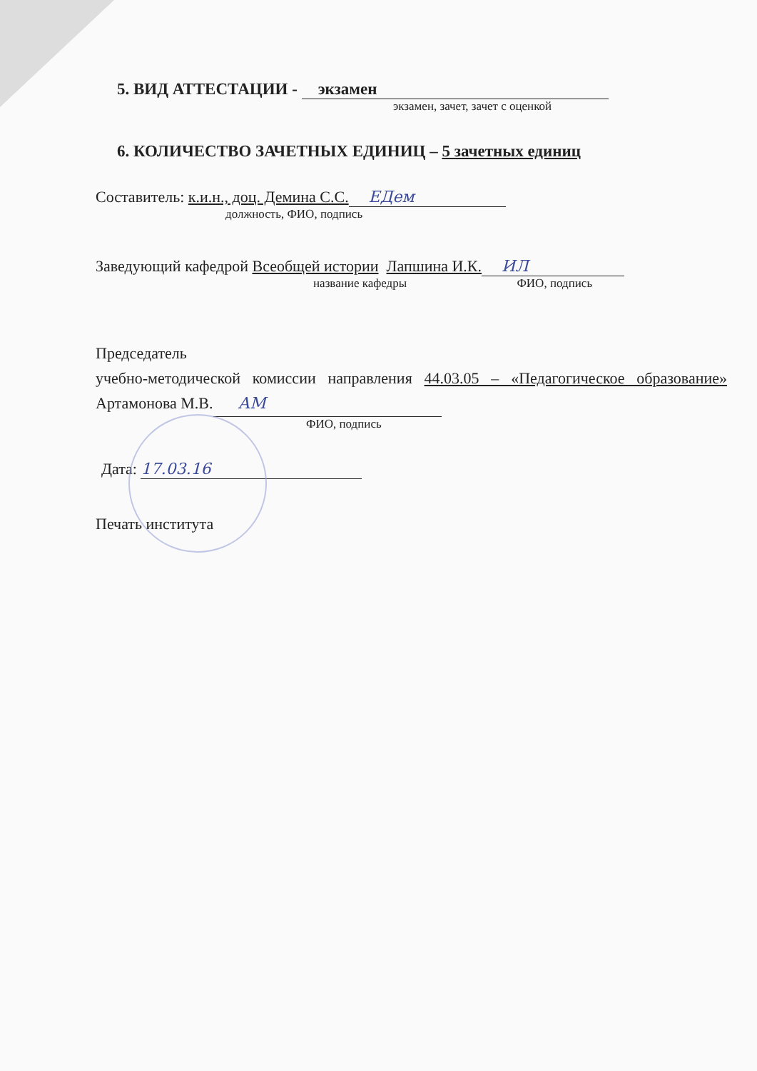5. ВИД АТТЕСТАЦИИ - экзамен
экзамен, зачет, зачет с оценкой
6. КОЛИЧЕСТВО ЗАЧЕТНЫХ ЕДИНИЦ – 5 зачетных единиц
Составитель: к.и.н., доц. Демина С.С. ЕДем
должность, ФИО, подпись
Заведующий кафедрой Всеобщей истории Лапшина И.К. ИЛ
название кафедры ФИО, подпись
Председатель
учебно-методической комиссии направления 44.03.05 – «Педагогическое образование» Артамонова М.В. АМ
ФИО, подпись
Дата: 17.03.16
Печать института